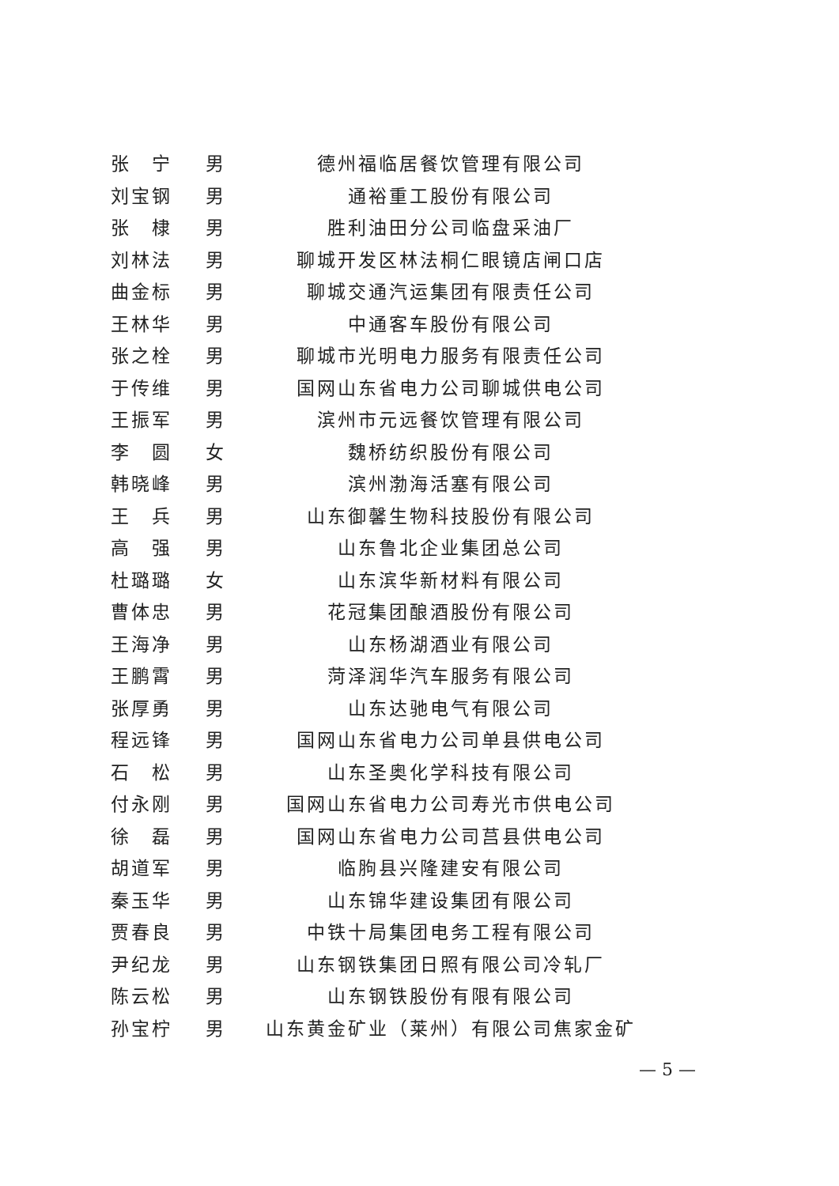| 张 宁 | 男 | 德州福临居餐饮管理有限公司 |
| 刘宝钢 | 男 | 通裕重工股份有限公司 |
| 张 棣 | 男 | 胜利油田分公司临盘采油厂 |
| 刘林法 | 男 | 聊城开发区林法桐仁眼镜店闸口店 |
| 曲金标 | 男 | 聊城交通汽运集团有限责任公司 |
| 王林华 | 男 | 中通客车股份有限公司 |
| 张之栓 | 男 | 聊城市光明电力服务有限责任公司 |
| 于传维 | 男 | 国网山东省电力公司聊城供电公司 |
| 王振军 | 男 | 滨州市元远餐饮管理有限公司 |
| 李 圆 | 女 | 魏桥纺织股份有限公司 |
| 韩晓峰 | 男 | 滨州渤海活塞有限公司 |
| 王 兵 | 男 | 山东御馨生物科技股份有限公司 |
| 高 强 | 男 | 山东鲁北企业集团总公司 |
| 杜璐璐 | 女 | 山东滨华新材料有限公司 |
| 曹体忠 | 男 | 花冠集团酿酒股份有限公司 |
| 王海净 | 男 | 山东杨湖酒业有限公司 |
| 王鹏霄 | 男 | 菏泽润华汽车服务有限公司 |
| 张厚勇 | 男 | 山东达驰电气有限公司 |
| 程远锋 | 男 | 国网山东省电力公司单县供电公司 |
| 石 松 | 男 | 山东圣奥化学科技有限公司 |
| 付永刚 | 男 | 国网山东省电力公司寿光市供电公司 |
| 徐 磊 | 男 | 国网山东省电力公司莒县供电公司 |
| 胡道军 | 男 | 临朐县兴隆建安有限公司 |
| 秦玉华 | 男 | 山东锦华建设集团有限公司 |
| 贾春良 | 男 | 中铁十局集团电务工程有限公司 |
| 尹纪龙 | 男 | 山东钢铁集团日照有限公司冷轧厂 |
| 陈云松 | 男 | 山东钢铁股份有限有限公司 |
| 孙宝柠 | 男 | 山东黄金矿业（莱州）有限公司焦家金矿 |
— 5 —